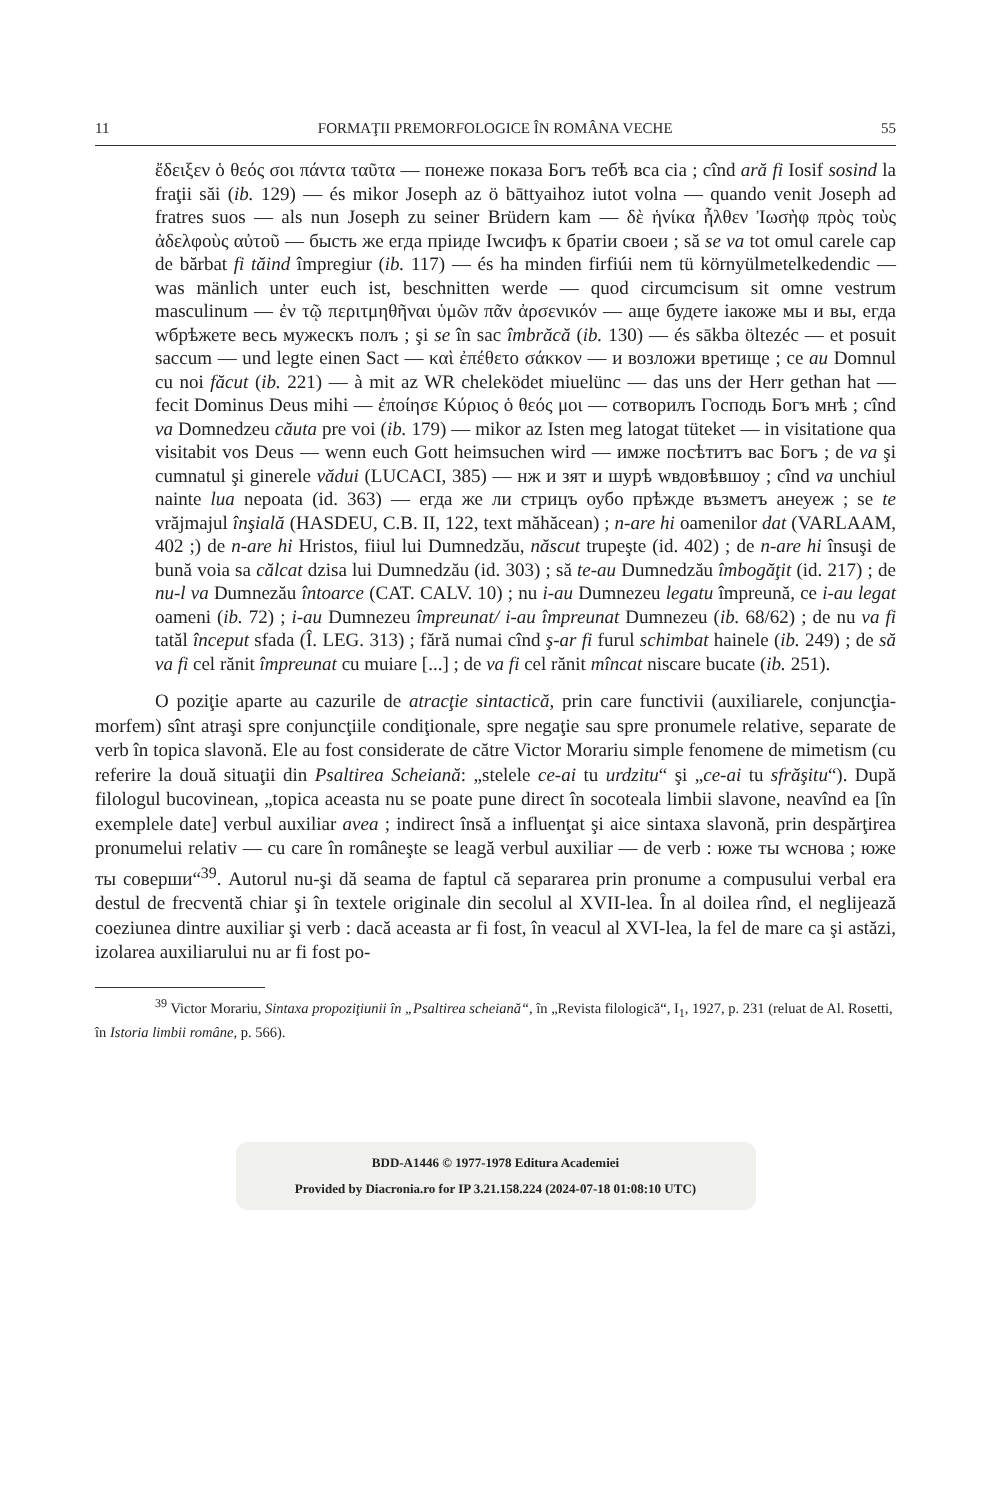11 FORMAŢII PREMORFOLOGICE ÎN ROMÂNA VECHE 55
ἔδειξεν ὁ θεός σοι πάντα ταῦτα — понеже показа Богъ тебѣ вса сiа ; cînd ară fi Iosif sosind la fraţii săi (ib. 129) — és mikor Joseph az ö bāttyaihoz iutot volna — quando venit Joseph ad fratres suos — als nun Joseph zu seiner Brüdern kam — δὲ ἡνίκα ἦλθεν Ἰωσὴφ πρὸς τοὺς ἀδελφοὺς αὐτοῦ — бысть же егда прiиде Iwсифъ к братiи своеи ; să se va tot omul carele cap de bărbat fi tăind împregiur (ib. 117) — és ha minden firfiúi nem tü környülmetelkedendic — was mänlich unter euch ist, beschnitten werde — quod circumcisum sit omne vestrum masculinum — ἐν τῷ περιτμηθῆναι ὑμῶν πᾶν ἀρσενικόν — аще будете iакоже мы и вы, егда wбрѣжете весь мужескъ полъ ; şi se în sac îmbrăcă (ib. 130) — és sākba öltezéc — et posuit saccum — und legte einen Sact — καὶ ἐπέθετο σάκκον — и возложи вретище ; ce au Domnul cu noi făcut (ib. 221) — à mit az WR cheleködet miuelünc — das uns der Herr gethan hat — fecit Dominus Deus mihi — ἐποίησε Κύριος ὁ θεός μοι — сотворилъ Господь Богъ мнѣ ; cînd va Domnedzeu căuta pre voi (ib. 179) — mikor az Isten meg latogat tüteket — in visitatione qua visitabit vos Deus — wenn euch Gott heimsuchen wird — имже посѣтитъ вас Богъ ; de va şi cumnatul şi ginerele vădui (LUCACI, 385) — нж и зят и шурѣ wвдовѣвшоу ; cînd va unchiul nainte lua nepoata (id. 363) — егда же ли стрицъ оубо прѣжде възметъ анеуеж ; se te vrăjmajul înşială (HASDEU, C.B. II, 122, text măhăcean) ; n-are hi oamenilor dat (VARLAAM, 402 ;) de n-are hi Hristos, fiiul lui Dumnedzău, născut trupeşte (id. 402) ; de n-are hi însuşi de bună voia sa călcat dzisa lui Dumnedzău (id. 303) ; să te-au Dumnedzău îmbogăţit (id. 217) ; de nu-l va Dumnezău întoarce (CAT. CALV. 10) ; nu i-au Dumnezeu legatu împreună, ce i-au legat oameni (ib. 72) ; i-au Dumnezeu împreunat/ i-au împreunat Dumnezeu (ib. 68/62) ; de nu va fi tatăl început sfada (Î. LEG. 313) ; fără numai cînd ş-ar fi furul schimbat hainele (ib. 249) ; de să va fi cel rănit împreunat cu muiare [...] ; de va fi cel rănit mîncat niscare bucate (ib. 251).
O poziţie aparte au cazurile de atracţie sintactică, prin care functivii (auxiliarele, conjuncţia-morfem) sînt atraşi spre conjuncţiile condiţionale, spre negaţie sau spre pronumele relative, separate de verb în topica slavonă. Ele au fost considerate de către Victor Morariu simple fenomene de mimetism (cu referire la două situaţii din Psaltirea Scheiană: „stelele ce-ai tu urdzitu“ şi „ce-ai tu sfrăşitu“). După filologul bucovinean, „topica aceasta nu se poate pune direct în socoteala limbii slavone, neavînd ea [în exemplele date] verbul auxiliar avea ; indirect însă a influenţat şi aice sintaxa slavonă, prin despărţirea pronumelui relativ — cu care în româneşte se leagă verbul auxiliar — de verb : юже ты wснова ; юже ты соверши“<sup>39</sup>. Autorul nu-şi dă seama de faptul că separarea prin pronume a compusului verbal era destul de frecventă chiar şi în textele originale din secolul al XVII-lea. În al doilea rînd, el neglijează coeziunea dintre auxiliar şi verb : dacă aceasta ar fi fost, în veacul al XVI-lea, la fel de mare ca şi astăzi, izolarea auxiliarului nu ar fi fost po-
<sup>39</sup> Victor Morariu, Sintaxa propoziţiunii în „Psaltirea scheiană“, în „Revista filologică“, I<sub>1</sub>, 1927, p. 231 (reluat de Al. Rosetti, în Istoria limbii române, p. 566).
BDD-A1446 © 1977-1978 Editura Academiei
Provided by Diacronia.ro for IP 3.21.158.224 (2024-07-18 01:08:10 UTC)